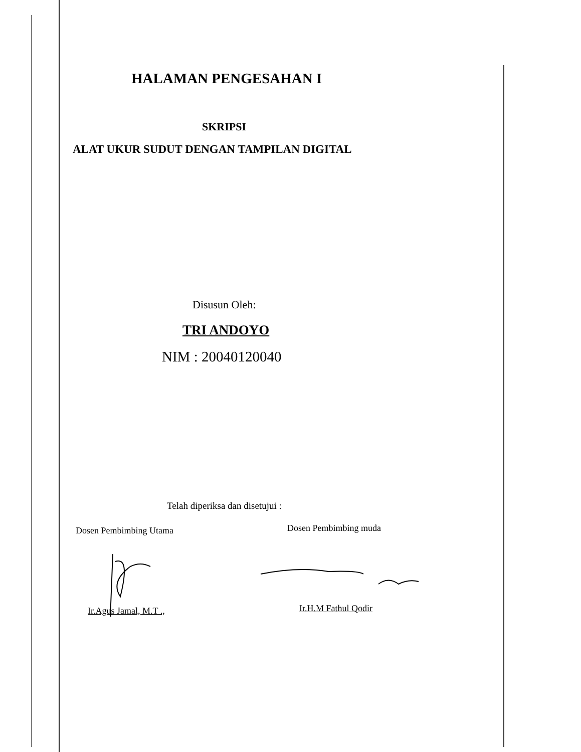HALAMAN PENGESAHAN I
SKRIPSI
ALAT UKUR SUDUT DENGAN TAMPILAN DIGITAL
Disusun Oleh:
TRI ANDOYO
NIM : 20040120040
Telah diperiksa dan disetujui :
Dosen Pembimbing Utama Dosen Pembimbing muda
Ir.Agus Jamal, M.T ., Ir.H.M Fathul Qodir